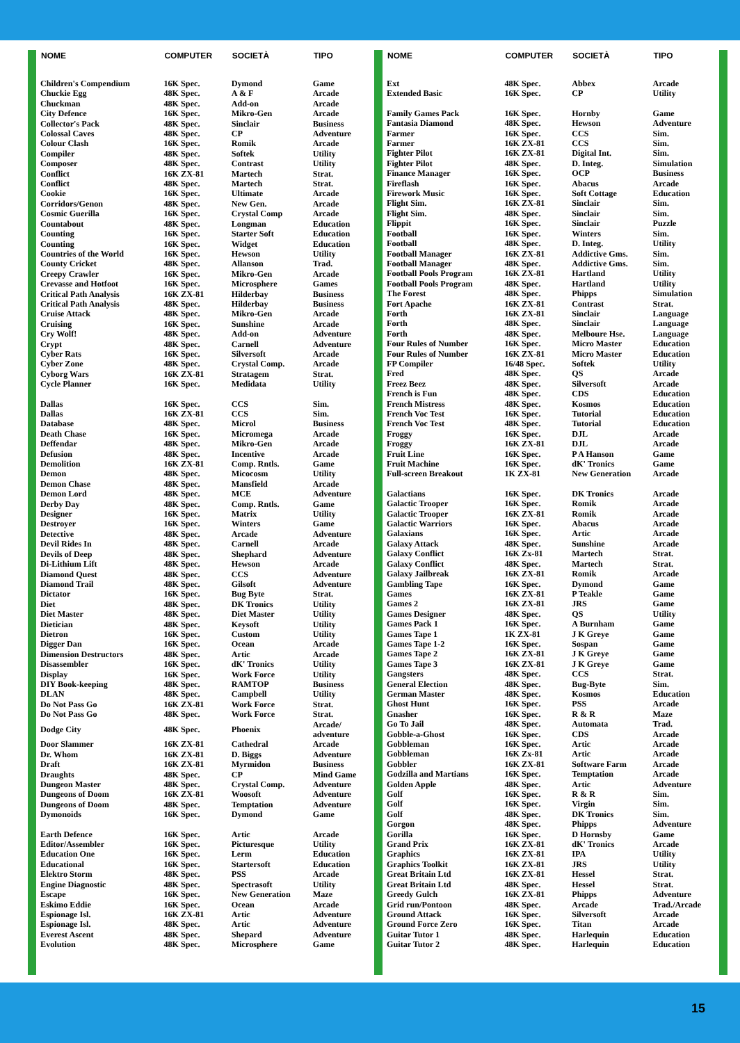| NOME | COMPUTER | SOCIETÀ | TIPO |
| --- | --- | --- | --- |
| Children's Compendium | 16K Spec. | Dymond | Game |
| Chuckie Egg | 48K Spec. | A & F | Arcade |
| Chuckman | 48K Spec. | Add-on | Arcade |
| City Defence | 16K Spec. | Mikro-Gen | Arcade |
| Collector's Pack | 48K Spec. | Sinclair | Business |
| Colossal Caves | 48K Spec. | CP | Adventure |
| Colour Clash | 16K Spec. | Romik | Arcade |
| Compiler | 48K Spec. | Softek | Utility |
| Composer | 48K Spec. | Contrast | Utility |
| Conflict | 16K ZX-81 | Martech | Strat. |
| Conflict | 48K Spec. | Martech | Strat. |
| Cookie | 16K Spec. | Ultimate | Arcade |
| Corridors/Genon | 48K Spec. | New Gen. | Arcade |
| Cosmic Guerilla | 16K Spec. | Crystal Comp | Arcade |
| Countabout | 48K Spec. | Longman | Education |
| Counting | 16K Spec. | Starter Soft | Education |
| Counting | 16K Spec. | Widget | Education |
| Countries of the World | 16K Spec. | Hewson | Utility |
| County Cricket | 48K Spec. | Allanson | Trad. |
| Creepy Crawler | 16K Spec. | Mikro-Gen | Arcade |
| Crevasse and Hotfoot | 16K Spec. | Microsphere | Games |
| Critical Path Analysis | 16K ZX-81 | Hilderbay | Business |
| Critical Path Analysis | 48K Spec. | Hilderbay | Business |
| Cruise Attack | 48K Spec. | Mikro-Gen | Arcade |
| Cruising | 16K Spec. | Sunshine | Arcade |
| Cry Wolf! | 48K Spec. | Add-on | Adventure |
| Crypt | 48K Spec. | Carnell | Adventure |
| Cyber Rats | 16K Spec. | Silversoft | Arcade |
| Cyber Zone | 48K Spec. | Crystal Comp. | Arcade |
| Cyborg Wars | 16K ZX-81 | Stratagem | Strat. |
| Cycle Planner | 16K Spec. | Medidata | Utility |
| Dallas | 16K Spec. | CCS | Sim. |
| Dallas | 16K ZX-81 | CCS | Sim. |
| Database | 48K Spec. | Microl | Business |
| Death Chase | 16K Spec. | Micromega | Arcade |
| Deffendar | 48K Spec. | Mikro-Gen | Arcade |
| Defusion | 48K Spec. | Incentive | Arcade |
| Demolition | 16K ZX-81 | Comp. Rntls. | Game |
| Demon | 48K Spec. | Micocosm | Utility |
| Demon Chase | 48K Spec. | Mansfield | Arcade |
| Demon Lord | 48K Spec. | MCE | Adventure |
| Derby Day | 48K Spec. | Comp. Rntls. | Game |
| Designer | 16K Spec. | Matrix | Utility |
| Destroyer | 16K Spec. | Winters | Game |
| Detective | 48K Spec. | Arcade | Adventure |
| Devil Rides In | 48K Spec. | Carnell | Arcade |
| Devils of Deep | 48K Spec. | Shephard | Adventure |
| Di-Lithium Lift | 48K Spec. | Hewson | Arcade |
| Diamond Quest | 48K Spec. | CCS | Adventure |
| Diamond Trail | 48K Spec. | Gilsoft | Adventure |
| Dictator | 16K Spec. | Bug Byte | Strat. |
| Diet | 48K Spec. | DK Tronics | Utility |
| Diet Master | 48K Spec. | Diet Master | Utility |
| Dietician | 48K Spec. | Keysoft | Utility |
| Dietron | 16K Spec. | Custom | Utility |
| Digger Dan | 16K Spec. | Ocean | Arcade |
| Dimension Destructors | 48K Spec. | Artic | Arcade |
| Disassembler | 16K Spec. | dK' Tronics | Utility |
| Display | 16K Spec. | Work Force | Utility |
| DIY Book-keeping | 48K Spec. | RAMTOP | Business |
| DLAN | 48K Spec. | Campbell | Utility |
| Do Not Pass Go | 16K ZX-81 | Work Force | Strat. |
| Do Not Pass Go | 48K Spec. | Work Force | Strat. |
| Dodge City | 48K Spec. | Phoenix | Arcade/ adventure |
| Door Slammer | 16K ZX-81 | Cathedral | Arcade |
| Dr. Whom | 16K ZX-81 | D. Biggs | Adventure |
| Draft | 16K ZX-81 | Myrmidon | Business |
| Draughts | 48K Spec. | CP | Mind Game |
| Dungeon Master | 48K Spec. | Crystal Comp. | Adventure |
| Dungeons of Doom | 16K ZX-81 | Woosoft | Adventure |
| Dungeons of Doom | 48K Spec. | Temptation | Adventure |
| Dymonoids | 16K Spec. | Dymond | Game |
| Earth Defence | 16K Spec. | Artic | Arcade |
| Editor/Assembler | 16K Spec. | Picturesque | Utility |
| Education One | 16K Spec. | Lerm | Education |
| Educational | 16K Spec. | Startersoft | Education |
| Elektro Storm | 48K Spec. | PSS | Arcade |
| Engine Diagnostic | 48K Spec. | Spectrasoft | Utility |
| Escape | 16K Spec. | New Generation | Maze |
| Eskimo Eddie | 16K Spec. | Ocean | Arcade |
| Espionage Isl. | 16K ZX-81 | Artic | Adventure |
| Espionage Isl. | 48K Spec. | Artic | Adventure |
| Everest Ascent | 48K Spec. | Shepard | Adventure |
| Evolution | 48K Spec. | Microsphere | Game |
| NOME | COMPUTER | SOCIETÀ | TIPO |
| --- | --- | --- | --- |
| Ext | 48K Spec. | Abbex | Arcade |
| Extended Basic | 16K Spec. | CP | Utility |
| Family Games Pack | 16K Spec. | Hornby | Game |
| Fantasia Diamond | 48K Spec. | Hewson | Adventure |
| Farmer | 16K Spec. | CCS | Sim. |
| Farmer | 16K ZX-81 | CCS | Sim. |
| Fighter Pilot | 16K ZX-81 | Digital Int. | Sim. |
| Fighter Pilot | 48K Spec. | D. Integ. | Simulation |
| Finance Manager | 16K Spec. | OCP | Business |
| Fireflash | 16K Spec. | Abacus | Arcade |
| Firework Music | 16K Spec. | Soft Cottage | Education |
| Flight Sim. | 16K ZX-81 | Sinclair | Sim. |
| Flight Sim. | 48K Spec. | Sinclair | Sim. |
| Flippit | 16K Spec. | Sinclair | Puzzle |
| Football | 16K Spec. | Winters | Sim. |
| Football | 48K Spec. | D. Integ. | Utility |
| Football Manager | 16K ZX-81 | Addictive Gms. | Sim. |
| Football Manager | 48K Spec. | Addictive Gms. | Sim. |
| Football Pools Program | 16K ZX-81 | Hartland | Utility |
| Football Pools Program | 48K Spec. | Hartland | Utility |
| The Forest | 48K Spec. | Phipps | Simulation |
| Fort Apache | 16K ZX-81 | Contrast | Strat. |
| Forth | 16K ZX-81 | Sinclair | Language |
| Forth | 48K Spec. | Sinclair | Language |
| Forth | 48K Spec. | Melboure Hse. | Language |
| Four Rules of Number | 16K Spec. | Micro Master | Education |
| Four Rules of Number | 16K ZX-81 | Micro Master | Education |
| FP Compiler | 16/48 Spec. | Softek | Utility |
| Fred | 48K Spec. | QS | Arcade |
| Freez Beez | 48K Spec. | Silversoft | Arcade |
| French is Fun | 48K Spec. | CDS | Education |
| French Mistress | 48K Spec. | Kosmos | Education |
| French Voc Test | 16K Spec. | Tutorial | Education |
| French Voc Test | 48K Spec. | Tutorial | Education |
| Froggy | 16K Spec. | DJL | Arcade |
| Froggy | 16K ZX-81 | DJL | Arcade |
| Fruit Line | 16K Spec. | P A Hanson | Game |
| Fruit Machine | 16K Spec. | dK' Tronics | Game |
| Full-screen Breakout | 1K ZX-81 | New Generation | Arcade |
| Galactians | 16K Spec. | DK Tronics | Arcade |
| Galactic Trooper | 16K Spec. | Romik | Arcade |
| Galactic Trooper | 16K ZX-81 | Romik | Arcade |
| Galactic Warriors | 16K Spec. | Abacus | Arcade |
| Galaxians | 16K Spec. | Artic | Arcade |
| Galaxy Attack | 48K Spec. | Sunshine | Arcade |
| Galaxy Conflict | 16K Zx-81 | Martech | Strat. |
| Galaxy Conflict | 48K Spec. | Martech | Strat. |
| Galaxy Jailbreak | 16K ZX-81 | Romik | Arcade |
| Gambling Tape | 16K Spec. | Dymond | Game |
| Games | 16K ZX-81 | P Teakle | Game |
| Games 2 | 16K ZX-81 | JRS | Game |
| Games Designer | 48K Spec. | QS | Utility |
| Games Pack 1 | 16K Spec. | A Burnham | Game |
| Games Tape 1 | 1K ZX-81 | J K Greye | Game |
| Games Tape 1-2 | 16K Spec. | Sospan | Game |
| Games Tape 2 | 16K ZX-81 | J K Greye | Game |
| Games Tape 3 | 16K ZX-81 | J K Greye | Game |
| Gangsters | 48K Spec. | CCS | Strat. |
| General Election | 48K Spec. | Bug-Byte | Sim. |
| German Master | 48K Spec. | Kosmos | Education |
| Ghost Hunt | 16K Spec. | PSS | Arcade |
| Gnasher | 16K Spec. | R & R | Maze |
| Go To Jail | 48K Spec. | Automata | Trad. |
| Gobble-a-Ghost | 16K Spec. | CDS | Arcade |
| Gobbleman | 16K Spec. | Artic | Arcade |
| Gobbleman | 16K Zx-81 | Artic | Arcade |
| Gobbler | 16K ZX-81 | Software Farm | Arcade |
| Godzilla and Martians | 16K Spec. | Temptation | Arcade |
| Golden Apple | 48K Spec. | Artic | Adventure |
| Golf | 16K Spec. | R & R | Sim. |
| Golf | 16K Spec. | Virgin | Sim. |
| Golf | 48K Spec. | DK Tronics | Sim. |
| Gorgon | 48K Spec. | Phipps | Adventure |
| Gorilla | 16K Spec. | D Hornsby | Game |
| Grand Prix | 16K ZX-81 | dK' Tronics | Arcade |
| Graphics | 16K ZX-81 | IPA | Utility |
| Graphics Toolkit | 16K ZX-81 | JRS | Utility |
| Great Britain Ltd | 16K ZX-81 | Hessel | Strat. |
| Great Britain Ltd | 48K Spec. | Hessel | Strat. |
| Greedy Gulch | 16K ZX-81 | Phipps | Adventure |
| Grid run/Pontoon | 48K Spec. | Arcade | Trad./Arcade |
| Ground Attack | 16K Spec. | Silversoft | Arcade |
| Ground Force Zero | 16K Spec. | Titan | Arcade |
| Guitar Tutor 1 | 48K Spec. | Harlequin | Education |
| Guitar Tutor 2 | 48K Spec. | Harlequin | Education |
15